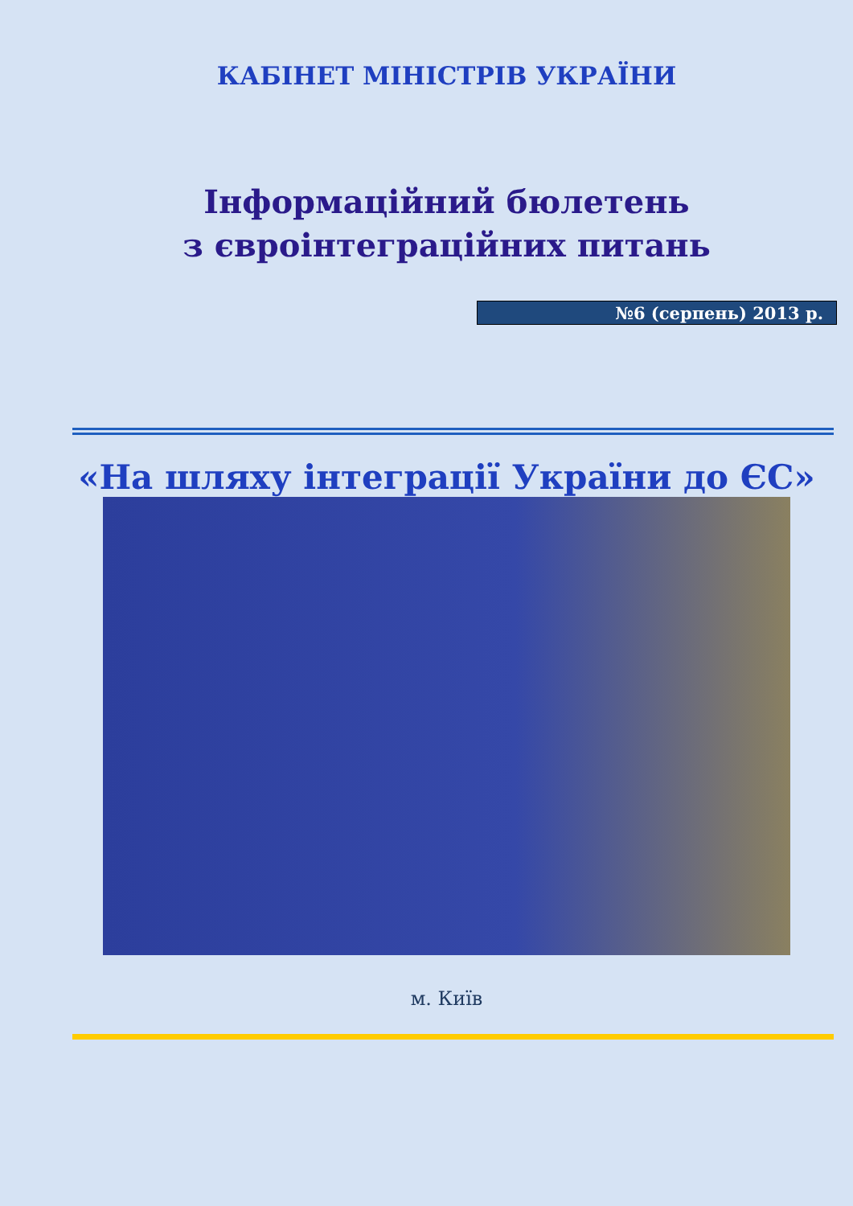КАБІНЕТ МІНІСТРІВ УКРАЇНИ
Інформаційний бюлетень
з євроінтеграційних питань
№6 (серпень) 2013 р.
«На шляху інтеграції України до ЄС»
м. Київ